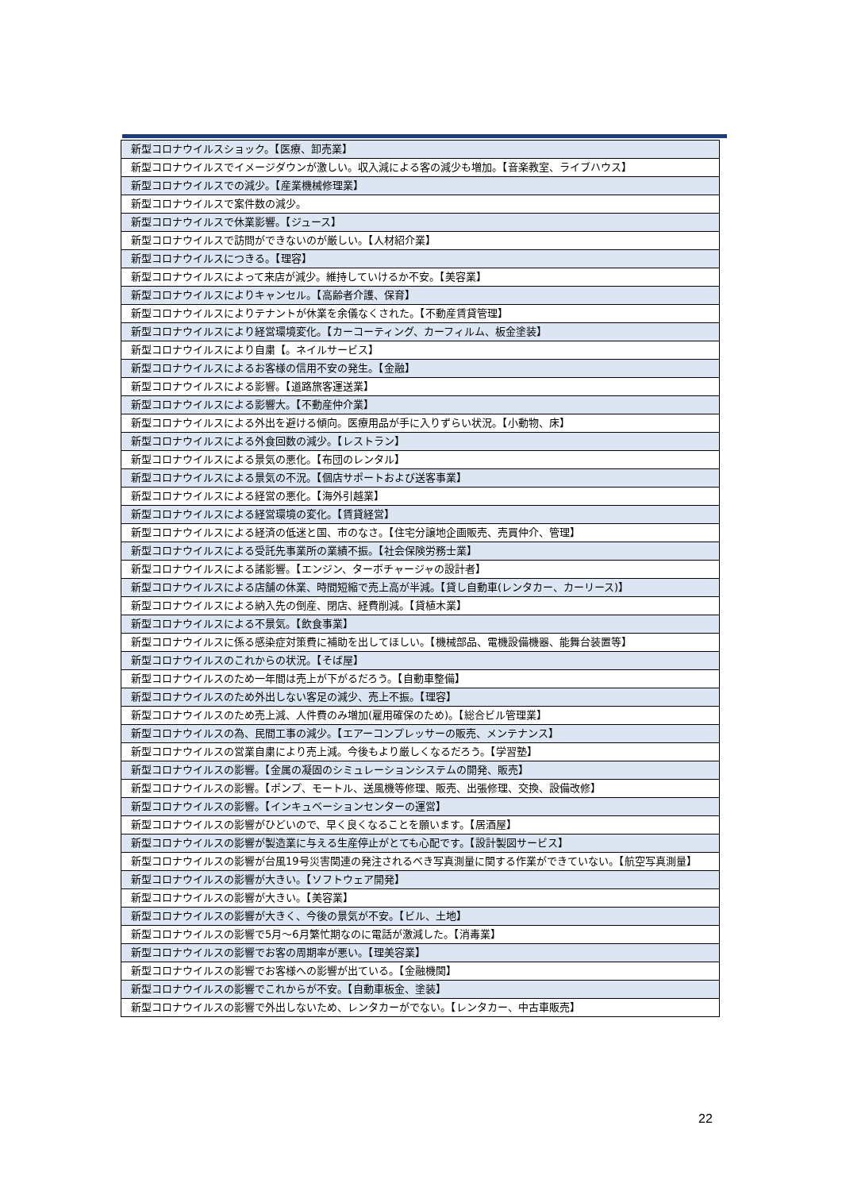| 新型コロナウイルスショック。【医療、卸売業】 |
| 新型コロナウイルスでイメージダウンが激しい。収入減による客の減少も増加。【音楽教室、ライブハウス】 |
| 新型コロナウイルスでの減少。【産業機械修理業】 |
| 新型コロナウイルスで案件数の減少。 |
| 新型コロナウイルスで休業影響。【ジュース】 |
| 新型コロナウイルスで訪問ができないのが厳しい。【人材紹介業】 |
| 新型コロナウイルスにつきる。【理容】 |
| 新型コロナウイルスによって来店が減少。維持していけるか不安。【美容業】 |
| 新型コロナウイルスによりキャンセル。【高齢者介護、保育】 |
| 新型コロナウイルスによりテナントが休業を余儀なくされた。【不動産賃貸管理】 |
| 新型コロナウイルスにより経営環境変化。【カーコーティング、カーフィルム、板金塗装】 |
| 新型コロナウイルスにより自粛【。ネイルサービス】 |
| 新型コロナウイルスによるお客様の信用不安の発生。【金融】 |
| 新型コロナウイルスによる影響。【道路旅客運送業】 |
| 新型コロナウイルスによる影響大。【不動産仲介業】 |
| 新型コロナウイルスによる外出を避ける傾向。医療用品が手に入りずらい状況。【小動物、床】 |
| 新型コロナウイルスによる外食回数の減少。【レストラン】 |
| 新型コロナウイルスによる景気の悪化。【布団のレンタル】 |
| 新型コロナウイルスによる景気の不況。【個店サポートおよび送客事業】 |
| 新型コロナウイルスによる経営の悪化。【海外引越業】 |
| 新型コロナウイルスによる経営環境の変化。【賃貸経営】 |
| 新型コロナウイルスによる経済の低迷と国、市のなさ。【住宅分譲地企画販売、売買仲介、管理】 |
| 新型コロナウイルスによる受託先事業所の業績不振。【社会保険労務士業】 |
| 新型コロナウイルスによる諸影響。【エンジン、ターボチャージャの設計者】 |
| 新型コロナウイルスによる店舗の休業、時間短縮で売上高が半減。【貸し自動車(レンタカー、カーリース)】 |
| 新型コロナウイルスによる納入先の倒産、閉店、経費削減。【貸植木業】 |
| 新型コロナウイルスによる不景気。【飲食事業】 |
| 新型コロナウイルスに係る感染症対策費に補助を出してほしい。【機械部品、電機設備機器、能舞台装置等】 |
| 新型コロナウイルスのこれからの状況。【そば屋】 |
| 新型コロナウイルスのため一年間は売上が下がるだろう。【自動車整備】 |
| 新型コロナウイルスのため外出しない客足の減少、売上不振。【理容】 |
| 新型コロナウイルスのため売上減、人件費のみ増加(雇用確保のため)。【総合ビル管理業】 |
| 新型コロナウイルスの為、民間工事の減少。【エアーコンプレッサーの販売、メンテナンス】 |
| 新型コロナウイルスの営業自粛により売上減。今後もより厳しくなるだろう。【学習塾】 |
| 新型コロナウイルスの影響。【金属の凝固のシミュレーションシステムの開発、販売】 |
| 新型コロナウイルスの影響。【ポンプ、モートル、送風機等修理、販売、出張修理、交換、設備改修】 |
| 新型コロナウイルスの影響。【インキュベーションセンターの運営】 |
| 新型コロナウイルスの影響がひどいので、早く良くなることを願います。【居酒屋】 |
| 新型コロナウイルスの影響が製造業に与える生産停止がとても心配です。【設計製図サービス】 |
| 新型コロナウイルスの影響が台風19号災害関連の発注されるべき写真測量に関する作業ができていない。【航空写真測量】 |
| 新型コロナウイルスの影響が大きい。【ソフトウェア開発】 |
| 新型コロナウイルスの影響が大きい。【美容業】 |
| 新型コロナウイルスの影響が大きく、今後の景気が不安。【ビル、土地】 |
| 新型コロナウイルスの影響で5月～6月繁忙期なのに電話が激減した。【消毒業】 |
| 新型コロナウイルスの影響でお客の周期率が悪い。【理美容業】 |
| 新型コロナウイルスの影響でお客様への影響が出ている。【金融機関】 |
| 新型コロナウイルスの影響でこれからが不安。【自動車板金、塗装】 |
| 新型コロナウイルスの影響で外出しないため、レンタカーがでない。【レンタカー、中古車販売】 |
22